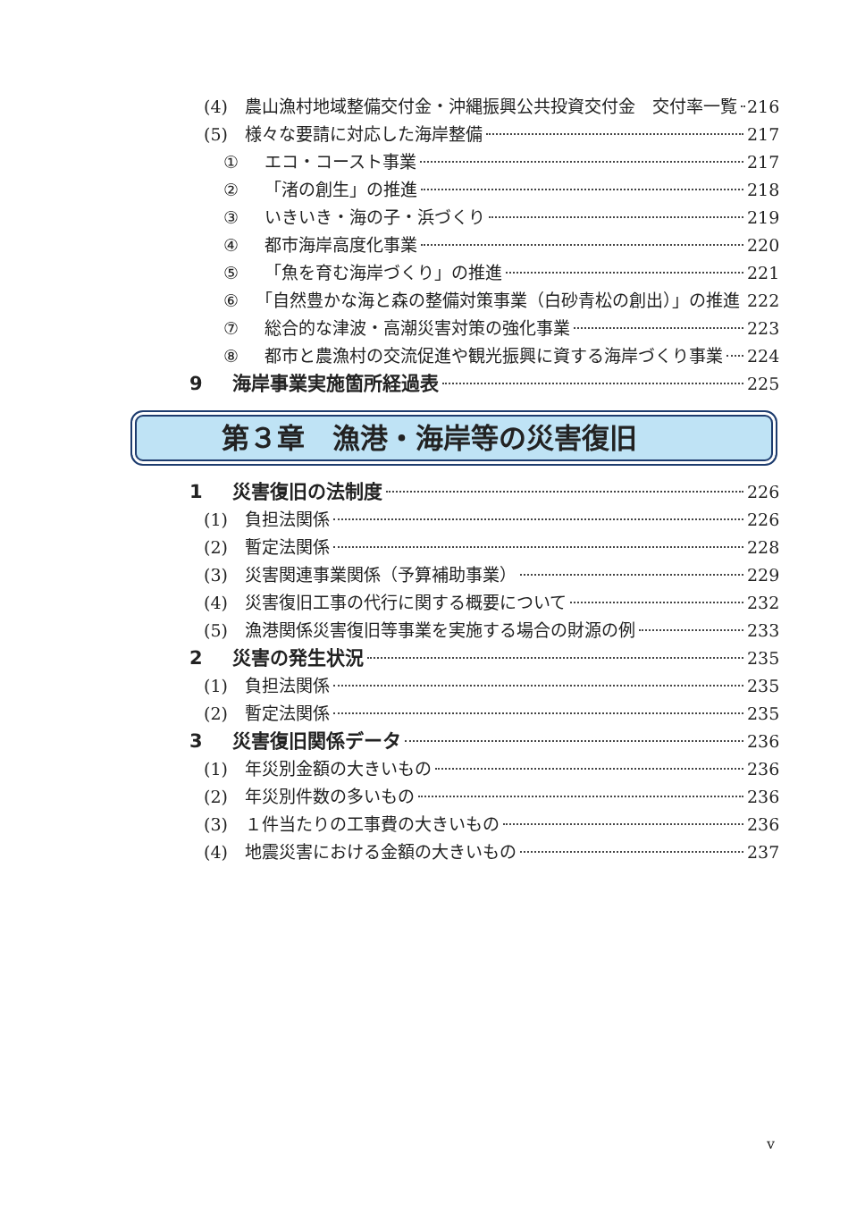(4) 農山漁村地域整備交付金・沖縄振興公共投資交付金　交付率一覧 216
(5) 様々な要請に対応した海岸整備 217
① エコ・コースト事業 217
② 「渚の創生」の推進 218
③ いきいき・海の子・浜づくり 219
④ 都市海岸高度化事業 220
⑤ 「魚を育む海岸づくり」の推進 221
⑥ 「自然豊かな海と森の整備対策事業（白砂青松の創出）」の推進 222
⑦ 総合的な津波・高潮災害対策の強化事業 223
⑧ 都市と農漁村の交流促進や観光振興に資する海岸づくり事業 224
9 海岸事業実施箇所経過表 225
第３章　漁港・海岸等の災害復旧
1 災害復旧の法制度 226
(1) 負担法関係 226
(2) 暫定法関係 228
(3) 災害関連事業関係（予算補助事業） 229
(4) 災害復旧工事の代行に関する概要について 232
(5) 漁港関係災害復旧等事業を実施する場合の財源の例 233
2 災害の発生状況 235
(1) 負担法関係 235
(2) 暫定法関係 235
3 災害復旧関係データ 236
(1) 年災別金額の大きいもの 236
(2) 年災別件数の多いもの 236
(3) １件当たりの工事費の大きいもの 236
(4) 地震災害における金額の大きいもの 237
v